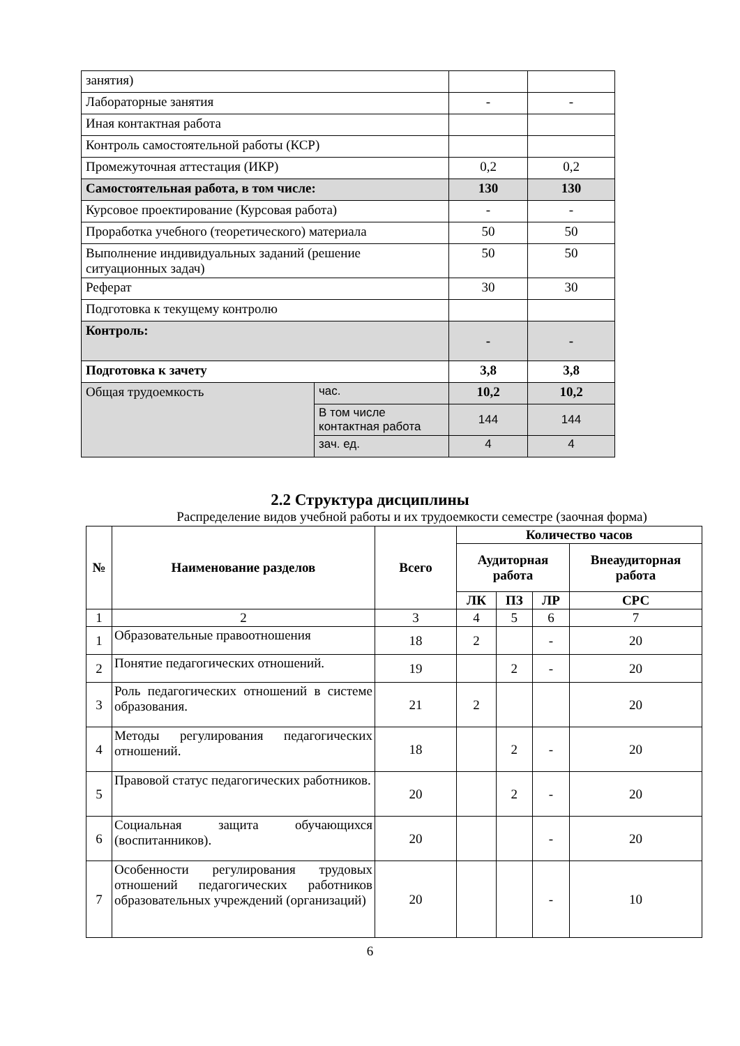| занятия) | | | |
| Лабораторные занятия | | - | - |
| Иная контактная работа | | | |
| Контроль самостоятельной работы (КСР) | | | |
| Промежуточная аттестация (ИКР) | | 0,2 | 0,2 |
| Самостоятельная работа, в том числе: | | 130 | 130 |
| Курсовое проектирование (Курсовая работа) | | - | - |
| Проработка учебного (теоретического) материала | | 50 | 50 |
| Выполнение индивидуальных заданий (решение ситуационных задач) | | 50 | 50 |
| Реферат | | 30 | 30 |
| Подготовка к текущему контролю | | | |
| Контроль: | | - | - |
| Подготовка к зачету | | 3,8 | 3,8 |
| Общая трудоемкость | час. | 10,2 | 10,2 |
| | В том числе контактная работа | 144 | 144 |
| | зач. ед. | 4 | 4 |
2.2 Структура дисциплины
Распределение видов учебной работы и их трудоемкости семестре (заочная форма)
| № | Наименование разделов | Всего | Количество часов | | | |
| --- | --- | --- | --- | --- | --- | --- |
| | | | Аудиторная работа | | | Внеаудиторная работа |
| | | | ЛК | ПЗ | ЛР | СРС |
| 1 | 2 | 3 | 4 | 5 | 6 | 7 |
| 1 | Образовательные правоотношения | 18 | 2 | | - | 20 |
| 2 | Понятие педагогических отношений. | 19 | | 2 | - | 20 |
| 3 | Роль педагогических отношений в системе образования. | 21 | 2 | | | 20 |
| 4 | Методы регулирования педагогических отношений. | 18 | | 2 | - | 20 |
| 5 | Правовой статус педагогических работников. | 20 | | 2 | - | 20 |
| 6 | Социальная защита обучающихся (воспитанников). | 20 | | | - | 20 |
| 7 | Особенности регулирования трудовых отношений педагогических работников образовательных учреждений (организаций) | 20 | | | - | 10 |
6